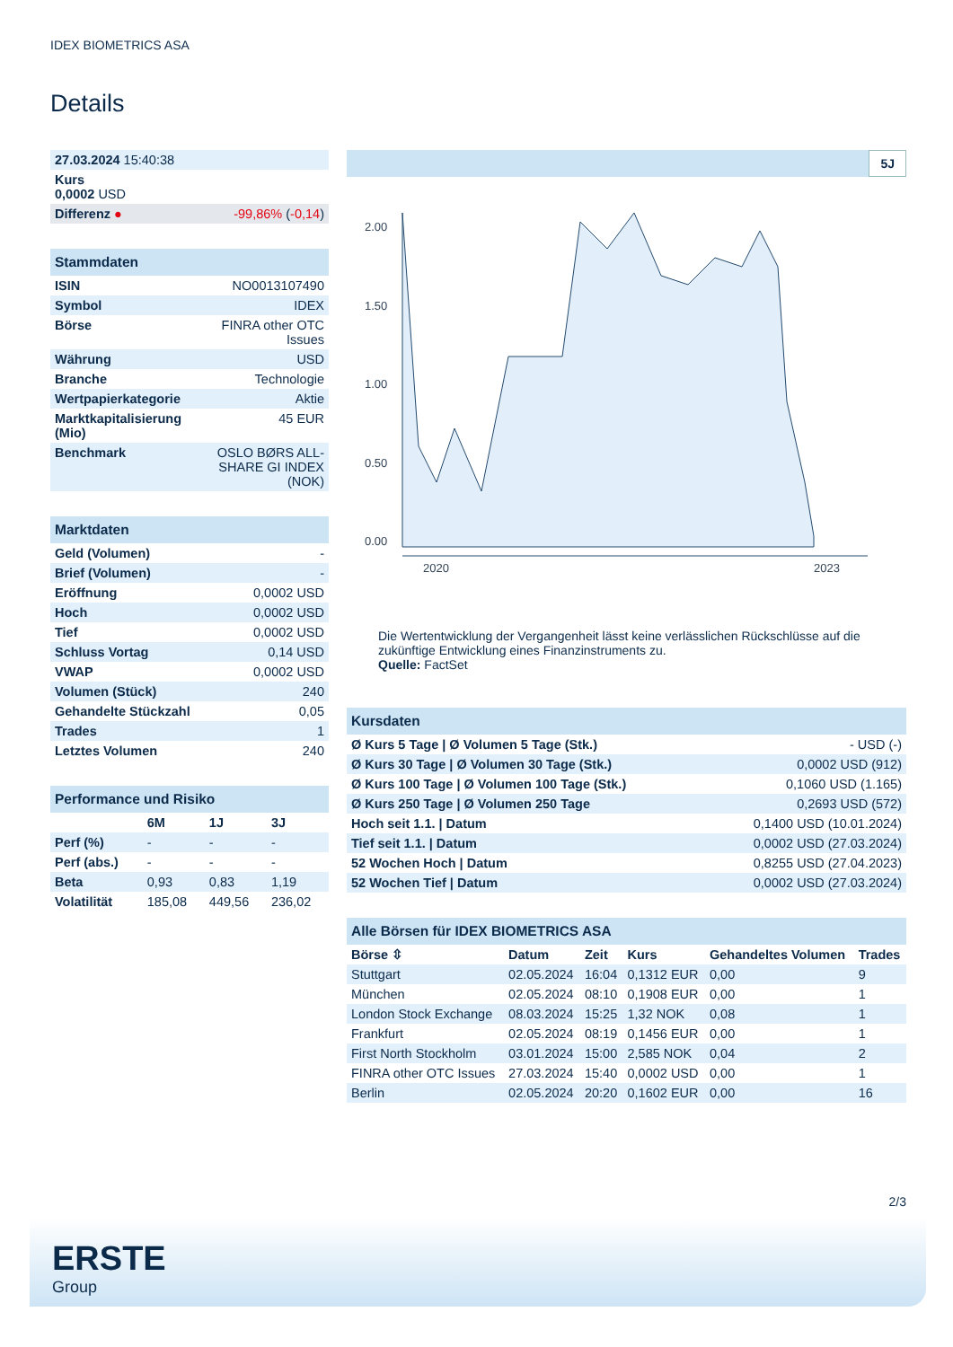IDEX BIOMETRICS ASA
Details
| 27.03.2024 15:40:38 | |
| Kurs 0,0002 USD | |
| Differenz ● | -99,86% ( -0,14 ) |
| Stammdaten | |
| ISIN | NO0013107490 |
| Symbol | IDEX |
| Börse | FINRA other OTC Issues |
| Währung | USD |
| Branche | Technologie |
| Wertpapierkategorie | Aktie |
| Marktkapitalisierung (Mio) | 45 EUR |
| Benchmark | OSLO BØRS ALL-SHARE GI INDEX (NOK) |
| Marktdaten | |
| Geld (Volumen) | - |
| Brief (Volumen) | - |
| Eröffnung | 0,0002 USD |
| Hoch | 0,0002 USD |
| Tief | 0,0002 USD |
| Schluss Vortag | 0,14 USD |
| VWAP | 0,0002 USD |
| Volumen (Stück) | 240 |
| Gehandelte Stückzahl | 0,05 |
| Trades | 1 |
| Letztes Volumen | 240 |
| Performance und Risiko | | | |
| | 6M | 1J | 3J |
| Perf (%) | - | - | - |
| Perf (abs.) | - | - | - |
| Beta | 0,93 | 0,83 | 1,19 |
| Volatilität | 185,08 | 449,56 | 236,02 |
5J
2.00
1.50
1.00
0.50
0.00
2020
2023
Die Wertentwicklung der Vergangenheit lässt keine verlässlichen Rückschlüsse auf die zukünftige Entwicklung eines Finanzinstruments zu.
Quelle: FactSet
| Kursdaten | |
| Ø Kurs 5 Tage / Ø Volumen 5 Tage (Stk.) | - USD (-) |
| Ø Kurs 30 Tage / Ø Volumen 30 Tage (Stk.) | 0,0002 USD (912) |
| Ø Kurs 100 Tage / Ø Volumen 100 Tage (Stk.) | 0,1060 USD (1.165) |
| Ø Kurs 250 Tage / Ø Volumen 250 Tage | 0,2693 USD (572) |
| Hoch seit 1.1. / Datum | 0,1400 USD (10.01.2024) |
| Tief seit 1.1. / Datum | 0,0002 USD (27.03.2024) |
| 52 Wochen Hoch / Datum | 0,8255 USD (27.04.2023) |
| 52 Wochen Tief / Datum | 0,0002 USD (27.03.2024) |
| Alle Börsen für IDEX BIOMETRICS ASA | | | | | |
| Börse ⇳ | Datum | Zeit | Kurs | Gehandeltes Volumen | Trades |
| Stuttgart | 02.05.2024 | 16:04 | 0,1312 EUR | 0,00 | 9 |
| München | 02.05.2024 | 08:10 | 0,1908 EUR | 0,00 | 1 |
| London Stock Exchange | 08.03.2024 | 15:25 | 1,32 NOK | 0,08 | 1 |
| Frankfurt | 02.05.2024 | 08:19 | 0,1456 EUR | 0,00 | 1 |
| First North Stockholm | 03.01.2024 | 15:00 | 2,585 NOK | 0,04 | 2 |
| FINRA other OTC Issues | 27.03.2024 | 15:40 | 0,0002 USD | 0,00 | 1 |
| Berlin | 02.05.2024 | 20:20 | 0,1602 EUR | 0,00 | 16 |
2/3
ERSTE
Group